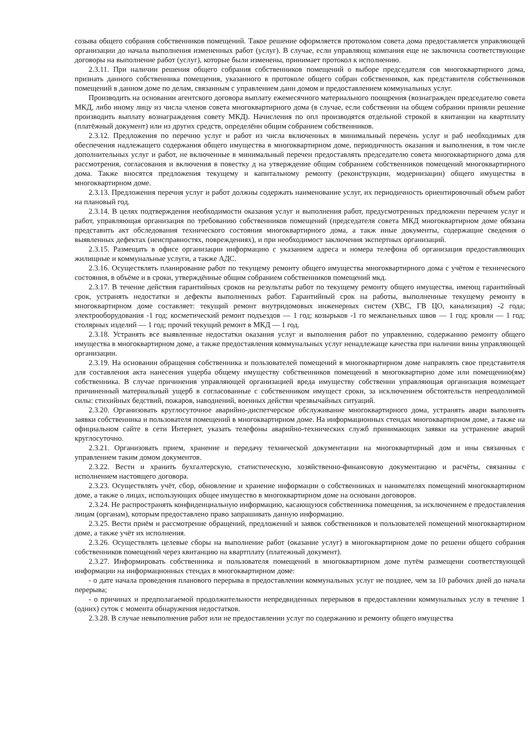созыва общего собрания собственников помещений. Такое решение оформляется протоколом совета дома предоставляется управляющей организации до начала выполнения измененных работ (услуг). В случае, если управляющ компания еще не заключила соответствующие договоры на выполнение работ (услуг), которые были изменены, принимает протокол к исполнению.
2.3.11. При наличии решения общего собрания собственников помещений о выборе председателя сов многоквартирного дома, признать данного собственника помещения, указанного в протоколе общего собран собственников, как представителя собственников помещений в данном доме по делам, связанным с управлением данн домом и предоставлением коммунальных услуг.
Производить на основании агентского договора выплату ежемесячного материального поощрения (вознагражден председателю совета МКД, либо иному лицу из числа членов совета многоквартирного дома (в случае, если собственни на общем собрании приняли решение производить выплату вознаграждения совету МКД). Начисления по опл производятся отдельной строкой в квитанции на квартплату (платёжный документ) или из других средств, определённ общим собранием собственников.
2.3.12. Предложения по перечню услуг и работ из числа включенных в минимальный перечень услуг и раб необходимых для обеспечения надлежащего содержания общего имущества в многоквартирном доме, периодичность оказания и выполнения, в том числе дополнительных услуг и работ, не включенные в минимальный перечен предоставлять председателю совета многоквартирного дома для рассмотрения, согласования и включения в повестку д на утверждение общим собранием собственников помещений многоквартирного дома. Также вносятся предложения текущему и капитальному ремонту (реконструкции, модернизации) общего имущества в многоквартирном доме.
2.3.13. Предложения перечня услуг и работ должны содержать наименование услуг, их периодичность ориентировочный объем работ на плановый год.
2.3.14. В целях подтверждения необходимости оказания услуг и выполнения работ, предусмотренных предложенн перечнем услуг и работ, управляющая организация по требованию собственников помещений (председателя совета МКД многоквартирном доме обязана представить акт обследования технического состояния многоквартирного дома, а такж иные документы, содержащие сведения о выявленных дефектах (неисправностях, повреждениях), и при необходимост заключения экспертных организаций.
2.3.15. Размещать в офисе организации информацию с указанием адреса и номера телефона об организация предоставляющих жилищные и коммунальные услуги, а также АДС.
2.3.16. Осуществлять планирование работ по текущему ремонту общего имущества многоквартирного дома с учётом е технического состояния, в объёме и в сроки, утверждённые общим собранием собственников помещений мкд.
2.3.17. В течение действия гарантийных сроков на результаты работ по текущему ремонту общего имущества, имеющ гарантийный срок, устранять недостатки и дефекты выполненных работ. Гарантийный срок на работы, выполненные текущему ремонту в многоквартирном доме составляет: текущий ремонт внутридомовых инженерных систем (ХВС, ГВ ЦО, канализация) -2 года; электрооборудования -1 год; косметический ремонт подъездов — 1 год; козырьков -1 го межпанельных швов — 1 год; кровли — 1 год; столярных изделий — 1 год; прочий текущий ремонт в МКД — 1 год.
2.3.18. Устранять все выявленные недостатки оказания услуг и выполнения работ по управлению, содержанию ремонту общего имущества в многоквартирном доме, а также предоставления коммунальных услуг ненадлежаще качества при наличии вины управляющей организации.
2.3.19. На основании обращения собственника и пользователей помещений в многоквартирном доме направлять свое представителя для составления акта нанесения ущерба общему имуществу собственников помещений в многоквартирно доме или помещению(ям) собственника. В случае причинения управляющей организацией вреда имуществу собственни управляющая организация возмещает причиненный материальный ущерб в согласованные с собственником имущест сроки, за исключением обстоятельств непреодолимой силы: стихийных бедствий, пожаров, наводнений, военных действи чрезвычайных ситуаций.
2.3.20. Организовать круглосуточное аварийно-диспетчерское обслуживание многоквартирного дома, устранять авари выполнять заявки собственника и пользователя помещений в многоквартирном доме. На информационных стендах многоквартирном доме, а также на официальном сайте в сети Интернет, указать телефоны аварийно-технических служб принимающих заявки на устранение аварий круглосуточно.
2.3.21. Организовать прием, хранение и передачу технической документации на многоквартирный дом и ины связанных с управлением таким домом документов.
2.3.22. Вести и хранить бухгалтерскую, статистическую, хозяйственно-финансовую документацию и расчёты, связанны с исполнением настоящего договора.
2.3.23. Осуществлять учёт, сбор, обновление и хранение информации о собственниках и нанимателях помещений многоквартирном доме, а также о лицах, использующих общее имущество в многоквартирном доме на основани договоров.
2.3.24. Не распространять конфиденциальную информацию, касающуюся собственника помещения, за исключением е предоставления лицам (органам), которым предоставлено право запрашивать данную информацию.
2.3.25. Вести приём и рассмотрение обращений, предложений и заявок собственников и пользователей помещений многоквартирном доме, а также учёт их исполнения.
2.3.26. Осуществлять целевые сборы на выполнение работ (оказание услуг) в многоквартирном доме по решени общего собрания собственников помещений через квитанцию на квартплату (платежный документ).
2.3.27. Информировать собственника и пользователя помещений в многоквартирном доме путём размещени соответствующей информации на информационных стендах в многоквартирном доме:
- о дате начала проведения планового перерыва в предоставлении коммунальных услуг не позднее, чем за 10 рабочих дней до начала перерыва;
- о причинах и предполагаемой продолжительности непредвиденных перерывов в предоставлении коммунальных услу в течение 1 (одних) суток с момента обнаружения недостатков.
2.3.28. В случае невыполнения работ или не предоставлении услуг по содержанию и ремонту общего имущества